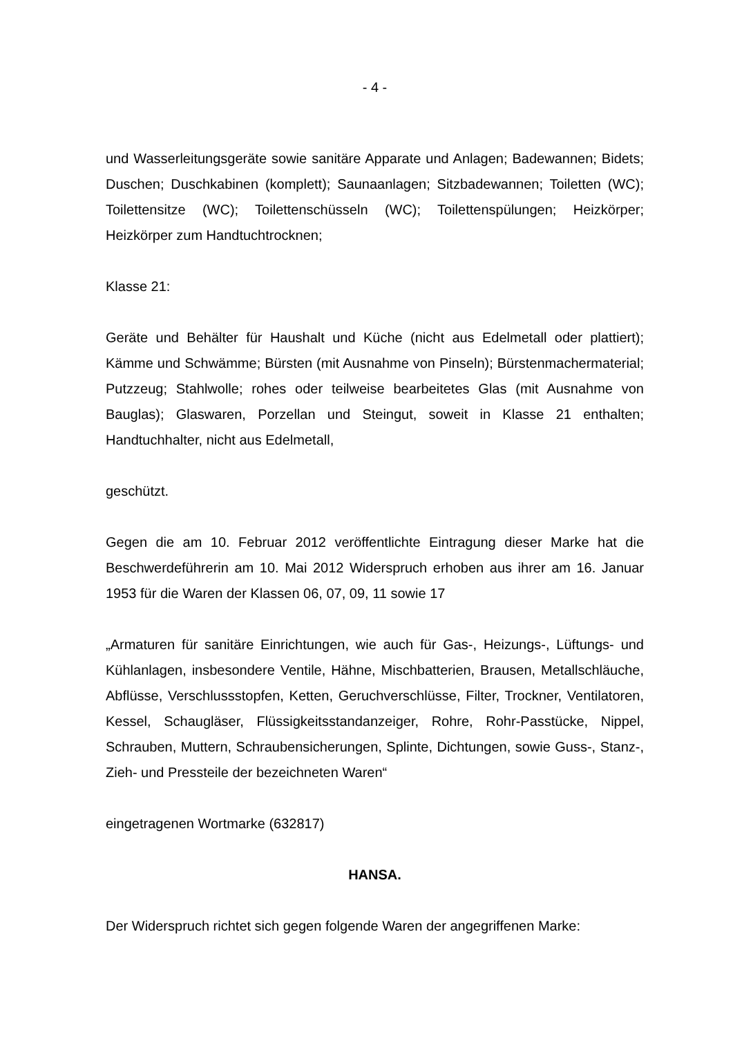- 4 -
und Wasserleitungsgeräte sowie sanitäre Apparate und Anlagen; Badewannen; Bidets; Duschen; Duschkabinen (komplett); Saunaanlagen; Sitzbadewannen; Toiletten (WC); Toilettensitze (WC); Toilettenschüsseln (WC); Toilettenspülungen; Heizkörper; Heizkörper zum Handtuchtrocknen;
Klasse 21:
Geräte und Behälter für Haushalt und Küche (nicht aus Edelmetall oder plattiert); Kämme und Schwämme; Bürsten (mit Ausnahme von Pinseln); Bürstenmachermaterial; Putzzeug; Stahlwolle; rohes oder teilweise bearbeitetes Glas (mit Ausnahme von Bauglas); Glaswaren, Porzellan und Steingut, soweit in Klasse 21 enthalten; Handtuchhalter, nicht aus Edelmetall,
geschützt.
Gegen die am 10. Februar 2012 veröffentlichte Eintragung dieser Marke hat die Beschwerdeführerin am 10. Mai 2012 Widerspruch erhoben aus ihrer am 16. Januar 1953 für die Waren der Klassen 06, 07, 09, 11 sowie 17
„Armaturen für sanitäre Einrichtungen, wie auch für Gas-, Heizungs-, Lüftungs- und Kühlanlagen, insbesondere Ventile, Hähne, Mischbatterien, Brausen, Metallschläuche, Abflüsse, Verschlussstopfen, Ketten, Geruchverschlüsse, Filter, Trockner, Ventilatoren, Kessel, Schaugläser, Flüssigkeitsstandanzeiger, Rohre, Rohr-Passtücke, Nippel, Schrauben, Muttern, Schraubensicherungen, Splinte, Dichtungen, sowie Guss-, Stanz-, Zieh- und Pressteile der bezeichneten Waren“
eingetragenen Wortmarke (632817)
HANSA.
Der Widerspruch richtet sich gegen folgende Waren der angegriffenen Marke: